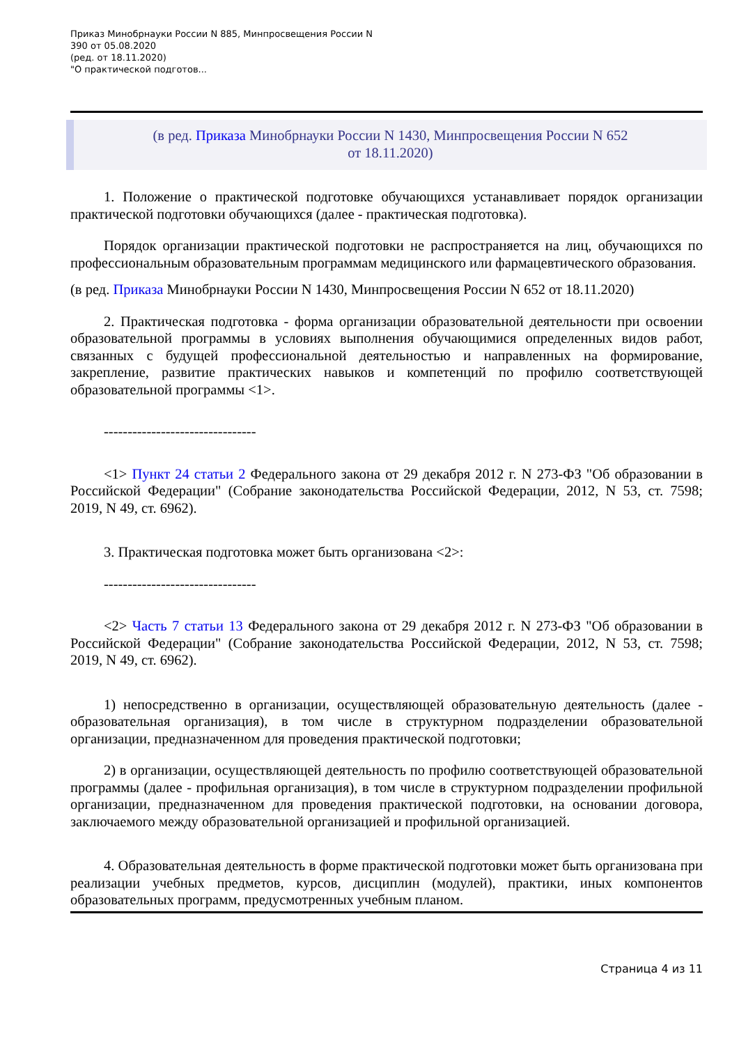Приказ Минобрнауки России N 885, Минпросвещения России N
390 от 05.08.2020
(ред. от 18.11.2020)
"О практической подготов...
(в ред. Приказа Минобрнауки России N 1430, Минпросвещения России N 652
от 18.11.2020)
1. Положение о практической подготовке обучающихся устанавливает порядок организации практической подготовки обучающихся (далее - практическая подготовка).
Порядок организации практической подготовки не распространяется на лиц, обучающихся по профессиональным образовательным программам медицинского или фармацевтического образования.
(в ред. Приказа Минобрнауки России N 1430, Минпросвещения России N 652 от 18.11.2020)
2. Практическая подготовка - форма организации образовательной деятельности при освоении образовательной программы в условиях выполнения обучающимися определенных видов работ, связанных с будущей профессиональной деятельностью и направленных на формирование, закрепление, развитие практических навыков и компетенций по профилю соответствующей образовательной программы <1>.
--------------------------------
<1> Пункт 24 статьи 2 Федерального закона от 29 декабря 2012 г. N 273-ФЗ "Об образовании в Российской Федерации" (Собрание законодательства Российской Федерации, 2012, N 53, ст. 7598; 2019, N 49, ст. 6962).
3. Практическая подготовка может быть организована <2>:
--------------------------------
<2> Часть 7 статьи 13 Федерального закона от 29 декабря 2012 г. N 273-ФЗ "Об образовании в Российской Федерации" (Собрание законодательства Российской Федерации, 2012, N 53, ст. 7598; 2019, N 49, ст. 6962).
1) непосредственно в организации, осуществляющей образовательную деятельность (далее - образовательная организация), в том числе в структурном подразделении образовательной организации, предназначенном для проведения практической подготовки;
2) в организации, осуществляющей деятельность по профилю соответствующей образовательной программы (далее - профильная организация), в том числе в структурном подразделении профильной организации, предназначенном для проведения практической подготовки, на основании договора, заключаемого между образовательной организацией и профильной организацией.
4. Образовательная деятельность в форме практической подготовки может быть организована при реализации учебных предметов, курсов, дисциплин (модулей), практики, иных компонентов образовательных программ, предусмотренных учебным планом.
Страница 4 из 11